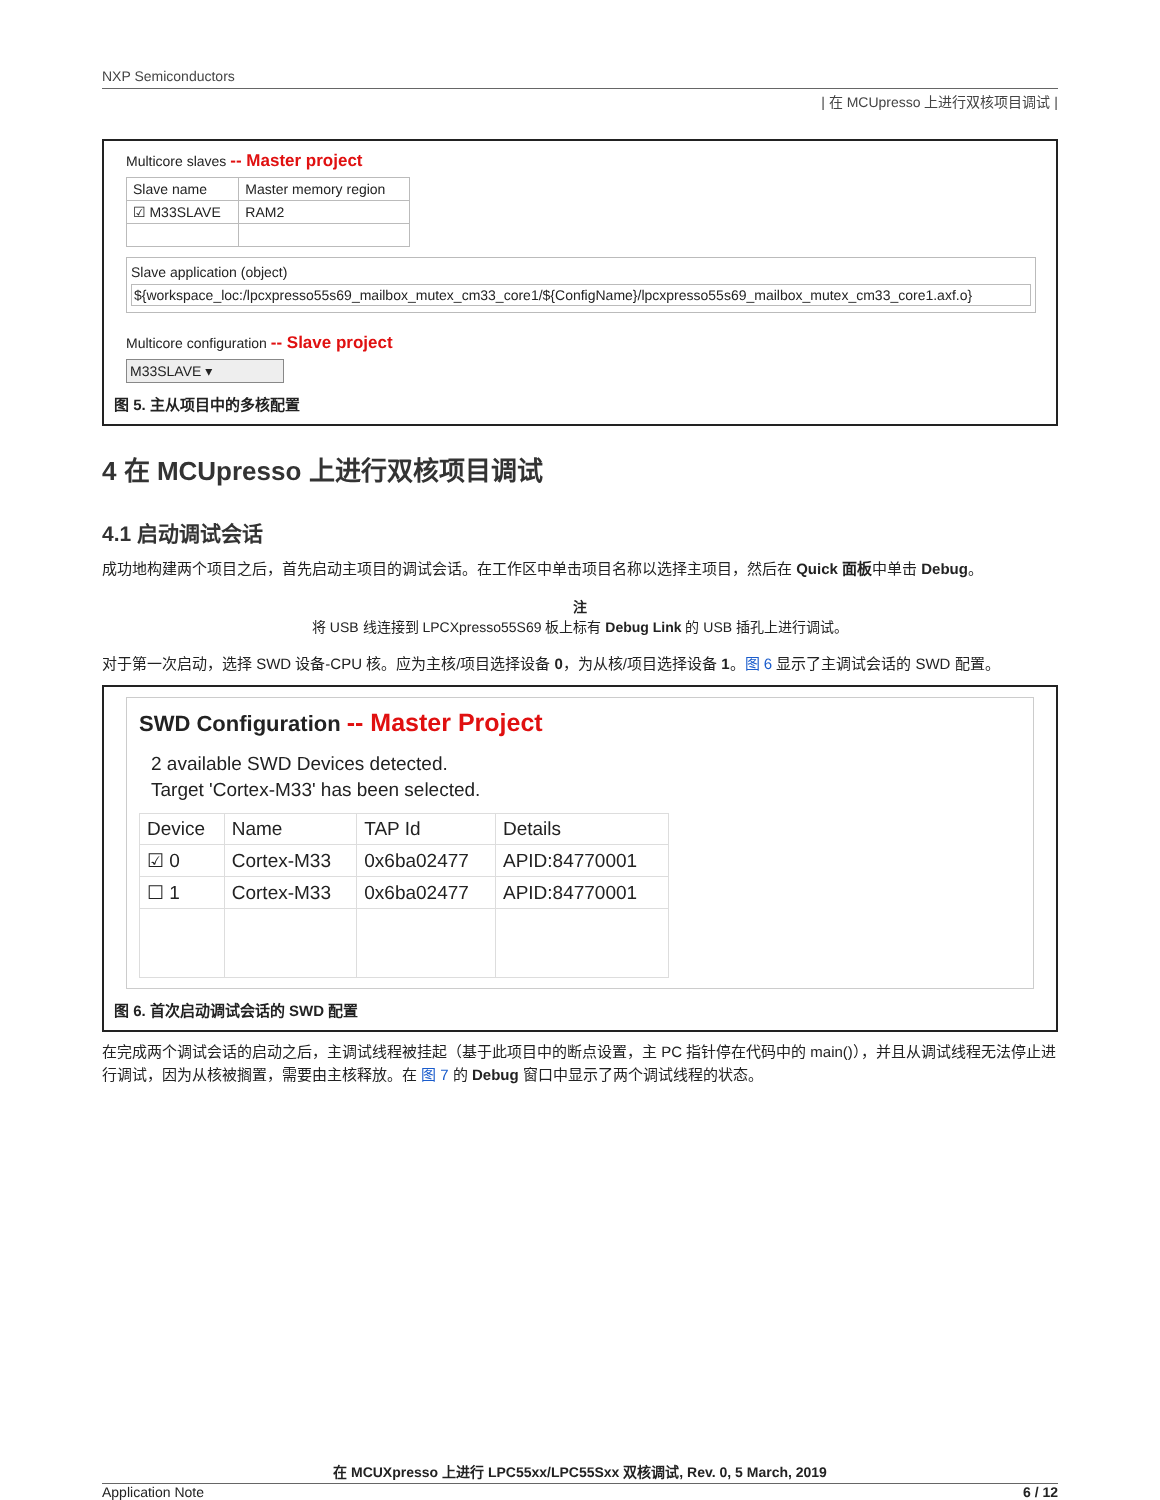NXP Semiconductors
| 在 MCUpresso 上进行双核项目调试 |
Multicore slaves -- Master project
| Slave name | Master memory region |
| --- | --- |
| ☑ M33SLAVE | RAM2 |
Slave application (object)
${workspace_loc:/lpcxpresso55s69_mailbox_mutex_cm33_core1/${ConfigName}/lpcxpresso55s69_mailbox_mutex_cm33_core1.axf.o}
Multicore configuration -- Slave project
M33SLAVE ▾
图 5. 主从项目中的多核配置
4 在 MCUpresso 上进行双核项目调试
4.1 启动调试会话
成功地构建两个项目之后，首先启动主项目的调试会话。在工作区中单击项目名称以选择主项目，然后在 Quick 面板中单击 Debug。
注
将 USB 线连接到 LPCXpresso55S69 板上标有 Debug Link 的 USB 插孔上进行调试。
对于第一次启动，选择 SWD 设备-CPU 核。应为主核/项目选择设备 0，为从核/项目选择设备 1。图 6 显示了主调试会话的 SWD 配置。
SWD Configuration -- Master Project
2 available SWD Devices detected.
Target 'Cortex-M33' has been selected.
| Device | Name | TAP Id | Details |
| --- | --- | --- | --- |
| ☑ 0 | Cortex-M33 | 0x6ba02477 | APID:84770001 |
| ☐ 1 | Cortex-M33 | 0x6ba02477 | APID:84770001 |
图 6. 首次启动调试会话的 SWD 配置
在完成两个调试会话的启动之后，主调试线程被挂起（基于此项目中的断点设置，主 PC 指针停在代码中的 main()），并且从调试线程无法停止进行调试，因为从核被搁置，需要由主核释放。在 图 7 的 Debug 窗口中显示了两个调试线程的状态。
在 MCUXpresso 上进行 LPC55xx/LPC55Sxx 双核调试, Rev. 0, 5 March, 2019
Application Note 6 / 12